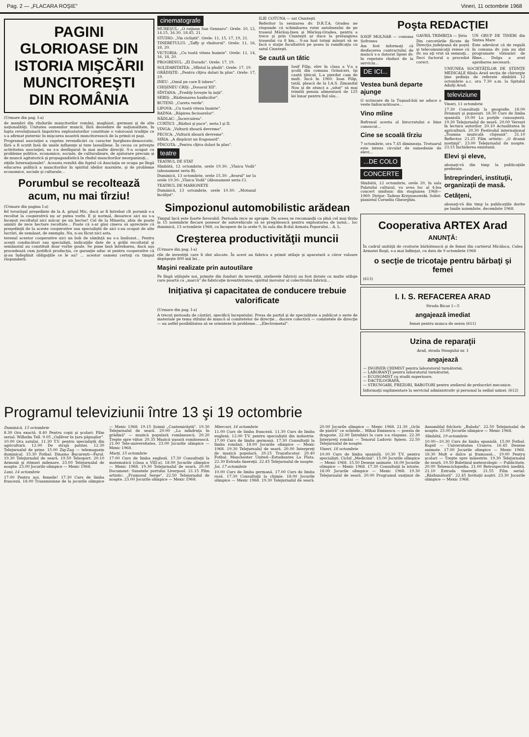Pag. 2 — „FLACARA ROŞIE" Vineri, 11 octombrie 1968
PAGINI GLORIOASE DIN ISTORIA MIŞCĂRII MUNCITOREŞTI DIN ROMÂNIA
(Urmare din pag. I-a)
de membri din rîndurile muncitorilor români, maghiari, germani şi de alte naţionalităţi. Unitatea oamenilor muncii, fără deosebire de naţionalitate, în lupta revoluţionară împotriva exploatatorilor constituie o valoroasă tradiţie ce s-a afirmat puternic în mişcarea noastră muncitorească de la primii ei paşi.
Programul asociaţiei a cuprins revendicări cu caracter burghezo-democratic, fără a fi scutit însă de unele influenţe şi teze lassalliene. În cecea ce priveşte activitatea asociaţiei, ea s-a desfăşurat în mai multe direcţii. S-a ocupat cu probleme politice, economice, sociale, de culturalizare, de ajutorare precum şi de muncă agitatorică şi propagandistică în rîndul muncitorilor neorganizaţi...
ziţiile Internaţionalei". Aceasta rezultă din faptul că Asociaţia se ocupa pe lîngă educarea politică a muncitorilor în spiritul ideilor marxiste, şi de probleme economice, sociale şi culturale...
Porumbul se recoltează acum, nu mai tîrziu!
(Urmare din pagina I-a)
fel tovarăşul preşedinte de la A. grişul Mic, dacă ar fi întrebat cît porumb s-a recoltat la cooperativă nu ar putea vorbi. E şi normal, deoarece aici nu s-a început recoltatul nici măcar pe un hectar! Cel de la Mineriu, abia de poate aminti de zece hectare recoltate... Poate că s-ar găsi cineva să aprecieze că preşedinţii de la aceste cooperative sau specialiştii de aici s-au ocupat de alte lucrări, de semănat, de exemplu. Nu, n-au făcut nici asta.
terenul acestor cooperative nici un bob de sămînţă nu s-a însilozat... Pentru aceşti conducători sau specialişti, indicaţiile date de a grăbi recoltatul şi semănatul au constituit doar vorbe goale. Se pune însă întrebarea, dacă aşa procedează cum justifică producţia, ce garanţie aduc ei pentru cooperative că şi-au îndeplinit obligaţiile ce le au? ... acestor oameni certaţi cu timpul răspunderii.
cinematografe
MUREŞUL: „O raţiune San Gennaro". Orele: 10, 12, 14.15, 16.30, 18.45, 21.
STUDIO: „Vin cicliştii". Orele: 11, 15, 17, 19, 21.
TINERETULUI: „Taffy şi vînătorul". Orele: 11, 16, 18, 20.
VICTORIA: „Cu toată viteza înainte". Orele: 11, 14, 16, 18, 20.
PROGRESUL: „El Dorado". Orele: 17, 19.
SOLIDARITATEA: „Sfîntul la pîndă". Orele: 17, 19.
GRĂDIŞTE: „Pentru cîţiva dolari în plus". Orele: 17, 19.
INEU: „Omul pe care îl iubesc".
CHIŞINEU CRIŞ: „Dosarul XII".
SÎNTANA: „Freddy loveşte în inţii".
SEBIŞ: „Răzbunarea haiducilor".
BUTENI: „Careta verde".
LIPOVA: „Cu toată viteza înainte".
RADNA: „Răpirea fecioarelor".
NĂDLAC: „Încercuirea".
CURTICI: „Război şi pace", seria I şi II.
VINGA: „Vulturii zboară devreme".
PECICA: „Vulturii zboară devreme".
SIRIA: „A dispărut un fragonard".
PÎNCOTA: „Pentru cîţiva dolari în plus".
teatre
TEATRUL DE STAT
Sîmbătă, 12 octombrie, orele 19.30: „Vlaicu Vodă" (abonament seria B).
Duminică, 13 octombrie, orele 15.30: „Avarul" iar la orele 19.30: „Vlaicu Vodă" (Abonament seria C).
TEATRUL DE MARIONETE
Duminică, 13 octombrie, orele 10.30: „Motanul încălţat".
ILIE COTUNA — sat Ciunteşti
Referitor la sesizarea dv. D.R.T.A. Oradea ne răspunde că schimbarea rutei autobuzului de pe traseul Mărăuş-Ineu şi Mărăuş-Oradea, pentru a trece şi prin Ciunteşti ar duce la prelungirea traseului cu 8 km... S-au luat totuşi măsuri să se facă o staţie facultativă pe şosea la ramificaţia cu satul Ciunteşti.
Se caută un tătic
Iosif Filip, elev în clasa a V-a a şcolii din comuna Grăniceri, îşi caută tăticul. L-a pierdut cam de mult. Încă în 1960. Ioan Filip, tatăl, pleacă de la I.A.S. Zimandul Nou şi de atunci a „uitat" să mai trimită pensia alimentară de 125 lei lunar pentru fiul său...
Simpozionul automobilistic arădean
Timpul încă este foarte favorabil. Perioada rece se apropie. De aceea se recomandă ca pînă cel mai tîrziu la 15 noiembrie fiecare posesor de autovehicule să se pregătească pentru exploatarea de iarnă... loc duminică, 13 octombrie 1968, cu începere de la orele 9, în sala din B-dul Armata Poporului... A. L.
Creşterea productivităţii muncii
(Urmare din pag. I-a)
rile de investiţii care îi sînt alocate. În acest an fabrica a primit utilaje şi aparatură a căror valoare depăşeşte 800 mii lei...
Maşini realizate prin autoutilare
Pe lîngă utilajele noi, primite din fonduri de investiţii, atelierele fabricii au fost dotate cu multe utilaje care poartă ca „marcă" de fabricaţie inventivitatea, spiritul inovator al colectivului fabricii...
Iniţiativa şi capacitatea de conducere trebuie valorificate
(Urmare din pag. I-a)
A trecut perioada de căutări, specifică începutului. Presa de partid şi de specialitate a publicat o serie de materiale pe tema stilului de muncă al comitetelor de direcţie... ducere colectivă — comitetele de direcţie — au astfel posibilitatea să se orienteze în probleme... „Electrometal".
Poşta REDACŢIEI
IOSIF MOLNAR — comuna Şofronea
Am fost informaţi că desfacerea contractului de muncă s-a datorat lipsei dv. în repetate rînduri de la serviciu...
GAVRIL TRIMBIŢA — Şiria
Din cercetările făcute de Direcţia judeţeană de poştă şi telecomunicaţii reiese că dv. nu aţi vrut să semnaţi... Deci factorul a procedat corect.
UN GRUP DE TINERI din Sintea Mare
Este adevărat că de regulă în comuna dv. joia nu sînt programate vizionări de filme... Dolga a avut aprobarea necesară.
DE ICI...
Vestea bună departe ajunge
O scrisoare de la Tuşnad-băi ne aduce o veste îmbucurătoare...
Vino mîine
Refrenul acesta al birocratului e bine cunoscut...
Cine se scoală tîrziu
7 octombrie, ora 7.45 dimineaţa. Trotuarul este intens circulat de sumedenie de elevi...
...DE COLO CONCERTE
Sîmbătă, 12 octombrie, orele 20, în sala Palatului cultural, va avea loc al 4-lea concert simfonic din stagiunea 1968—1969. Dirijor: Tadeus Krzyzanowski. Solist: pianistul Corneliu Gheorghiu.
UNIUNEA SOCIETĂŢILOR DE ŞTIINŢE MEDICALE filiala Arad secţia de chirurgie ţine şedinţa de referate sîmbătă 12 octombrie a.c. ora 7.30 a.m. la Spitalul Adulţi Arad.
televiziune
Vineri, 11 octombrie
17.30 Consultaţii la geografie. 18.00 Drumuri şi popasuri. 18.30 Curs de limba spaniolă. 19.00 La porţile cunoaşterii. 19.30 Telejurnalul de seară. 20.00 Versuri în lectura autorilor. 20.10 Actualitatea în agricultură. 20.30 Festivalul internaţional „Toamna muzicală clujeană". 21.10 Reflector. 21.25 Film artistic: „O dramă nostimă". 23.00 Telejurnalul de noapte. 23.15 Închiderea emisiunii.
Elevi şi eleve,
abonaţi-vă din timp la publicaţiile preferate.
Întreprinderi, instituţii, organizaţii de masă.
Cetăţeni,
abonaţi-vă din timp la publicaţiile dorite pe lunile noiembrie, decembrie 1968.
Cooperativa ARTEX Arad
ANUNŢĂ:
În cadrul unităţii de croitorie bărbătească şi de femei din cartierul Micălaca, Calea Armatei Roşii, s-a mai înfiinţat, cu data de 9 octombrie 1968
o secţie de tricotaje pentru bărbaţi şi femei
(613)
I. I. S. REFACEREA ARAD
Strada Bicaz 1—5
angajează imediat
femei pentru munca de sezon (611)
Uzina de reparaţii
Arad, strada Steagului nr. 1
angajează
— INGINER CHIMIST pentru laboratorul turnătoriei,
— LABORANŢI pentru laboratorul turnătoriei,
— ECONOMIST cu studii superioare,
— DACTILOGRAFĂ,
— STRUNGARI, FREZORI, RABOTORI pentru atelierul de prelucrări mecanice.
Informaţii suplimentare la serviciul administrativ şi personal la sediul uzinei. (612)
Programul televiziunii între 13 şi 19 octombrie
Duminică, 13 octombrie
8.30 Ora exactă. 8.40 Pentru copii şi şcolari: Film serial: Wilhelm Tell. 9.05 „Gulliver în ţara păpuşilor". 10.00 Ora satului. 11.30 T.V. pentru specialiştii din agricultură. 12.00 De strajă patriei. 12.30 Telejurnalul de prinz. 15.00 Zig-Zag — telemagazin duminical. 15.30 Fotbal: Dinamo Bucureşti—Farul. 19.30 Telejurnalul de seară. 19.50 Telesport. 20.10 Armonii şi ritmuri milenare. 23.00 Telejurnalul de noapte. 23.00 Jocurile olimpice — Mexic 1968.
Luni, 14 octombrie
17.00 Pentru noi, femeile! 17.30 Curs de limba franceză. 18.00 Transmisiune de la jocurile olimpice — Mexic 1968. 19.15 Şoimii „Cantemirăştii". 19.30 Telejurnalul de seară. 20.00 „La mîndruţa în grădină" — muzică populară românească. 20.20 Trepte spre viitor. 20.35 Muzică uşoară românească. 21.00 Tele-universitatea. 23.00 Jocurile olimpice — Mexic 1968.
Marţi, 15 octombrie
17.00 Curs de limba engleză. 17.30 Consultaţii la matematică (clasa a VIII-a). 18.00 Jocurile olimpice — Mexic 1968. 19.30 Telejurnalul de seară. 20.00 Document: Sunetele portului Liverpool. 21.15 Film artistic: „Frumosul Serge". 22.50 Telejurnalul de noapte. 23.00 Jocurile olimpice — Mexic 1968.
Miercuri, 16 octombrie
11.00 Curs de limba franceză. 11.30 Curs de limba engleză. 12.00 T.V. pentru specialiştii din industrie. 17.00 Curs de limba germană. 17.30 Consultaţii la limba română. 18.00 Jocurile olimpice — Mexic 1968. 19.30 Telejurnalul de seară. 20.00 Interpreţi de muzică populară. 20.15 Transfocator. 20.40 Fotbal: Manchester United—Estudiantes La Plata. 22.30 Estrada tinereţii. 22.45 Telejurnalul de noapte.
Joi, 17 octombrie
10.00 Curs de limba germană. 17.00 Curs de limba rusă. 17.30 Consultaţii la chimie. 18.00 Jocurile olimpice — Mexic 1968. 19.30 Telejurnalul de seară. 20.00 Jocurile olimpice — Mexic 1968. 21.30 „Ochi de piatră" ce scîntele... Mihai Eminescu — poezia de dragoste. 22.00 Întrebări la care s-a răspuns. 22.30 Interpreţi români — Tenorul Ludovic Spiess. 22.50 Telejurnalul de noapte.
Vineri, 18 octombrie
10.00 Curs de limba spaniolă. 10.30 T.V. pentru specialişti. Ciclul „Medicină". 15.00 Jocurile olimpice — Mexic 1968. 15.50 Desene animate. 16.00 Jocurile olimpice — Mexic 1968. 17.30 Consultaţii la istorie. 18.00 Jocurile olimpice — Mexic 1968. 19.30 Telejurnalul de seară. 20.00 Programul susţinut de Ansamblul folcloric „Balada". 22.50 Telejurnalul de noapte. 23.00 Jocurile olimpice — Mexic 1968.
Sîmbătă, 19 octombrie
10.00—10.30 Curs de limba spaniolă. 15.00 Fotbal: Rapid — Universitatea Craiova. 16.45 Desene animate. 17.00 Jocurile olimpice — Mexic 1968. 18.30 Mult e dulce şi frumoasă... 19.00 Pentru şcolari — Trepte spre măiestrie. 19.30 Telejurnalul de seară. 19.50 Buletinul meteorologic — Publicitate. 20.00 Teleenciclopedia. 21.00 Retrospectivă inedită. 21.10 Estrada tinereţii. 21.55 Film serial: „Răzbunătorii". 22.45 Invitaţii noştri. 23.30 Jocurile olimpice — Mexic 1968.